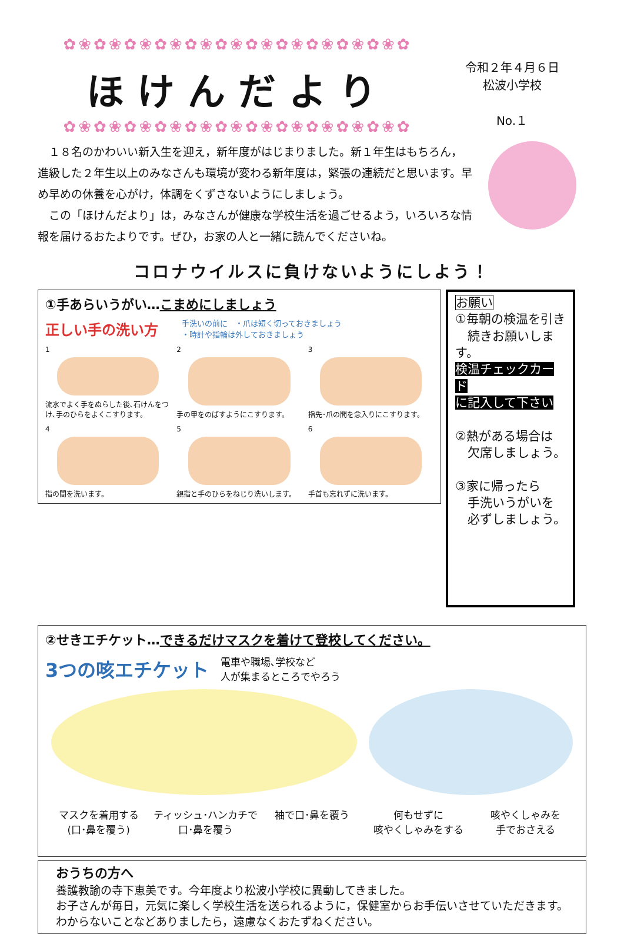✿❀✿❀✿❀✿❀✿❀✿❀✿❀✿❀✿❀✿❀✿❀✿
ほけんだより
✿❀✿❀✿❀✿❀✿❀✿❀✿❀✿❀✿❀✿❀✿❀✿
令和２年４月６日
松波小学校
No.１
　１８名のかわいい新入生を迎え，新年度がはじまりました。新１年生はもちろん，進級した２年生以上のみなさんも環境が変わる新年度は，緊張の連続だと思います。早め早めの休養を心がけ，体調をくずさないようにしましょう。
　この「ほけんだより」は，みなさんが健康な学校生活を過ごせるよう，いろいろな情報を届けるおたよりです。ぜひ，お家の人と一緒に読んでくださいね。
コロナウイルスに負けないようにしよう！
①手あらいうがい…こまめにしましょう
正しい手の洗い方 手洗いの前に　・爪は短く切っておきましょう
・時計や指輪は外しておきましょう
1
流水でよく手をぬらした後､石けんをつけ､手のひらをよくこすります。
2
手の甲をのばすようにこすります。
3
指先･爪の間を念入りにこすります。
4
指の間を洗います。
5
親指と手のひらをねじり洗いします。
6
手首も忘れずに洗います。
お願い
①毎朝の検温を引き
　続きお願いします。
検温チェックカード
に記入して下さい
②熱がある場合は
　欠席しましょう。
③家に帰ったら
　手洗いうがいを
　必ずしましょう。
②せきエチケット…できるだけマスクを着けて登校してください。
3つの咳エチケット 電車や職場､学校など
人が集まるところでやろう
マスクを着用する
(口･鼻を覆う)
ティッシュ･ハンカチで
口･鼻を覆う
袖で口･鼻を覆う 何もせずに
咳やくしゃみをする
咳やくしゃみを
手でおさえる
おうちの方へ
養護教諭の寺下恵美です。今年度より松波小学校に異動してきました。
お子さんが毎日，元気に楽しく学校生活を送られるように，保健室からお手伝いさせていただきます。わからないことなどありましたら，遠慮なくおたずねください。